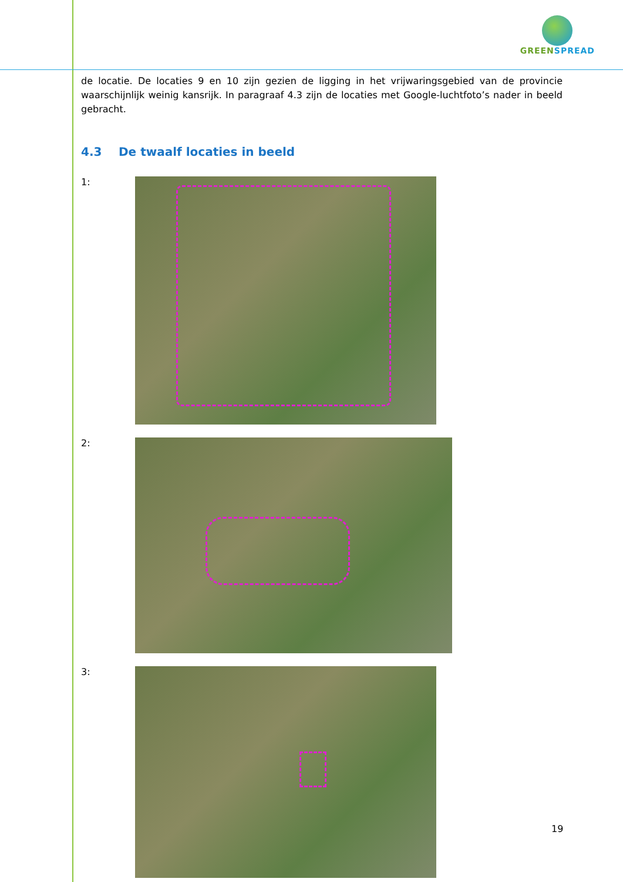GREENSPREAD
de locatie. De locaties 9 en 10 zijn gezien de ligging in het vrijwaringsgebied van de provincie waarschijnlijk weinig kansrijk. In paragraaf 4.3 zijn de locaties met Google-luchtfoto’s nader in beeld gebracht.
4.3 De twaalf locaties in beeld
1:
2:
3:
19